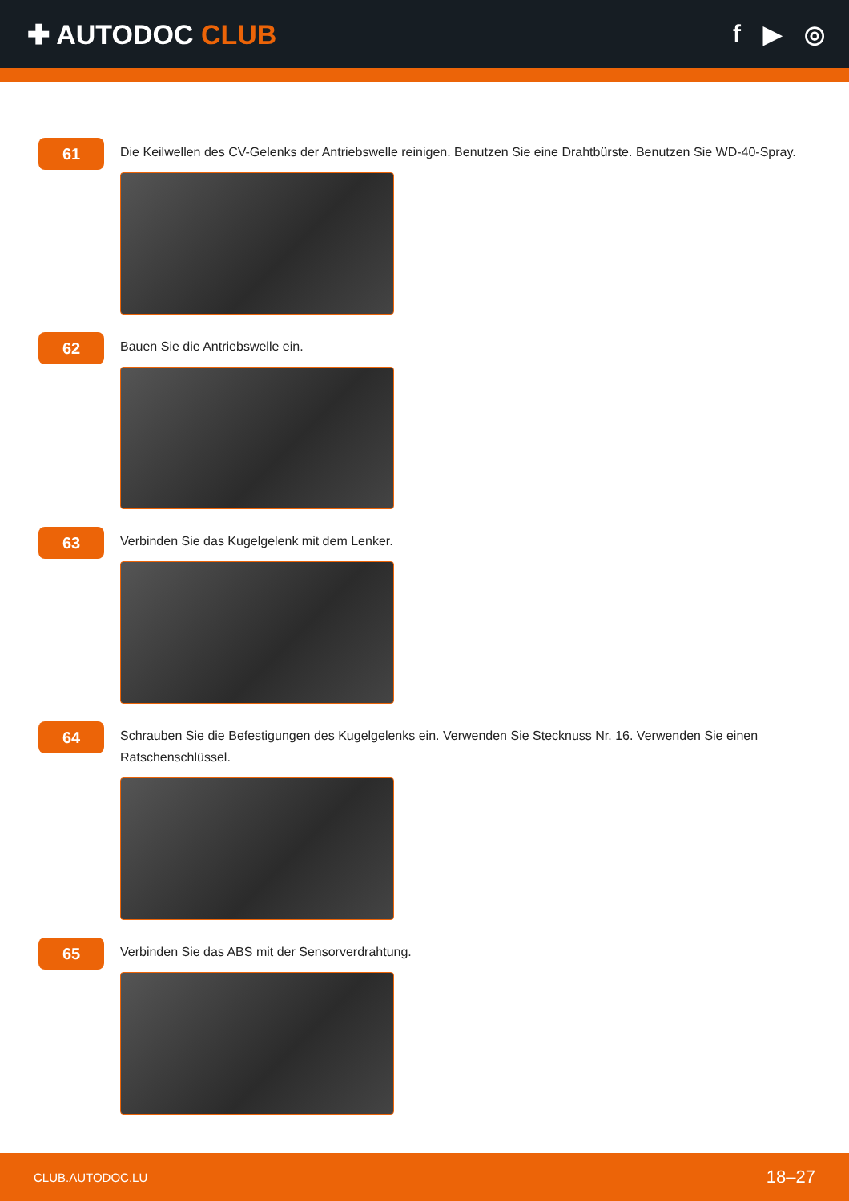✚ AUTODOC CLUB f ▶ ◎
61
Die Keilwellen des CV-Gelenks der Antriebswelle reinigen. Benutzen Sie eine Drahtbürste. Benutzen Sie WD-40-Spray.
62
Bauen Sie die Antriebswelle ein.
63
Verbinden Sie das Kugelgelenk mit dem Lenker.
64
Schrauben Sie die Befestigungen des Kugelgelenks ein. Verwenden Sie Stecknuss Nr. 16. Verwenden Sie einen Ratschenschlüssel.
65
Verbinden Sie das ABS mit der Sensorverdrahtung.
CLUB.AUTODOC.LU 18–27